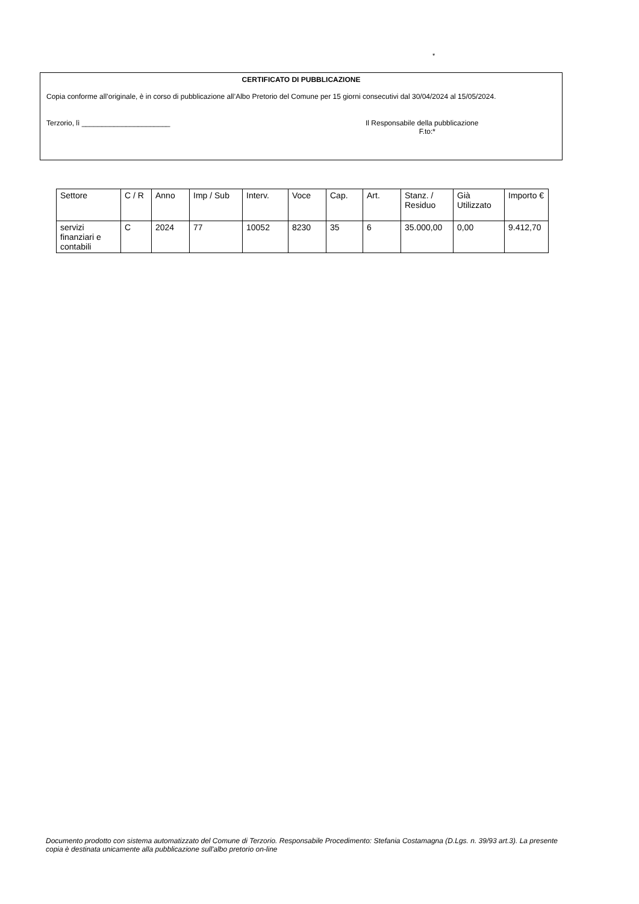*
CERTIFICATO DI PUBBLICAZIONE
Copia conforme all’originale, è in corso di pubblicazione all’Albo Pretorio del Comune per 15 giorni consecutivi dal 30/04/2024 al 15/05/2024.
Terzorio, lì ______________________ Il Responsabile della pubblicazione
F.to:*
| Settore | C / R | Anno | Imp / Sub | Interv. | Voce | Cap. | Art. | Stanz. / Residuo | Già Utilizzato | Importo € |
| servizi finanziari e contabili | C | 2024 | 77 | 10052 | 8230 | 35 | 6 | 35.000,00 | 0,00 | 9.412,70 |
Documento prodotto con sistema automatizzato del Comune di Terzorio. Responsabile Procedimento: Stefania Costamagna (D.Lgs. n. 39/93 art.3). La presente copia è destinata unicamente alla pubblicazione sull'albo pretorio on-line